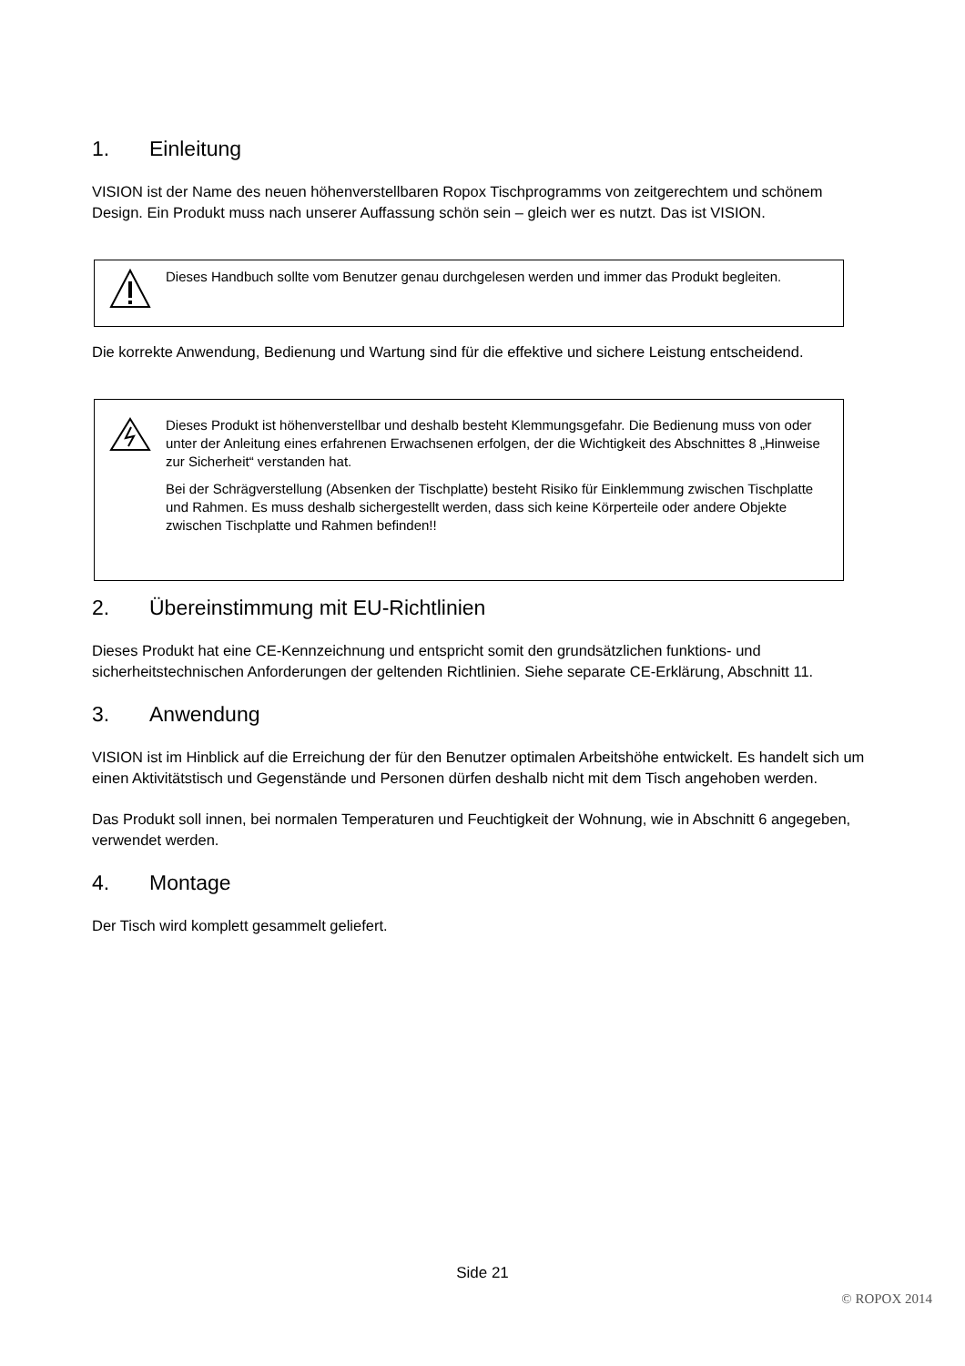1. Einleitung
VISION ist der Name des neuen höhenverstellbaren Ropox Tischprogramms von zeitgerechtem und schönem Design. Ein Produkt muss nach unserer Auffassung schön sein – gleich wer es nutzt. Das ist VISION.
Dieses Handbuch sollte vom Benutzer genau durchgelesen werden und immer das Produkt begleiten.
Die korrekte Anwendung, Bedienung und Wartung sind für die effektive und sichere Leistung entscheidend.
Dieses Produkt ist höhenverstellbar und deshalb besteht Klemmungsgefahr. Die Bedienung muss von oder unter der Anleitung eines erfahrenen Erwachsenen erfolgen, der die Wichtigkeit des Abschnittes 8 „Hinweise zur Sicherheit“ verstanden hat.
Bei der Schrägverstellung (Absenken der Tischplatte) besteht Risiko für Einklemmung zwischen Tischplatte und Rahmen. Es muss deshalb sichergestellt werden, dass sich keine Körperteile oder andere Objekte zwischen Tischplatte und Rahmen befinden!!
2. Übereinstimmung mit EU-Richtlinien
Dieses Produkt hat eine CE-Kennzeichnung und entspricht somit den grundsätzlichen funktions- und sicherheitstechnischen Anforderungen der geltenden Richtlinien. Siehe separate CE-Erklärung, Abschnitt 11.
3. Anwendung
VISION ist im Hinblick auf die Erreichung der für den Benutzer optimalen Arbeitshöhe entwickelt. Es handelt sich um einen Aktivitätstisch und Gegenstände und Personen dürfen deshalb nicht mit dem Tisch angehoben werden.
Das Produkt soll innen, bei normalen Temperaturen und Feuchtigkeit der Wohnung, wie in Abschnitt 6 angegeben, verwendet werden.
4. Montage
Der Tisch wird komplett gesammelt geliefert.
Side 21
© ROPOX 2014